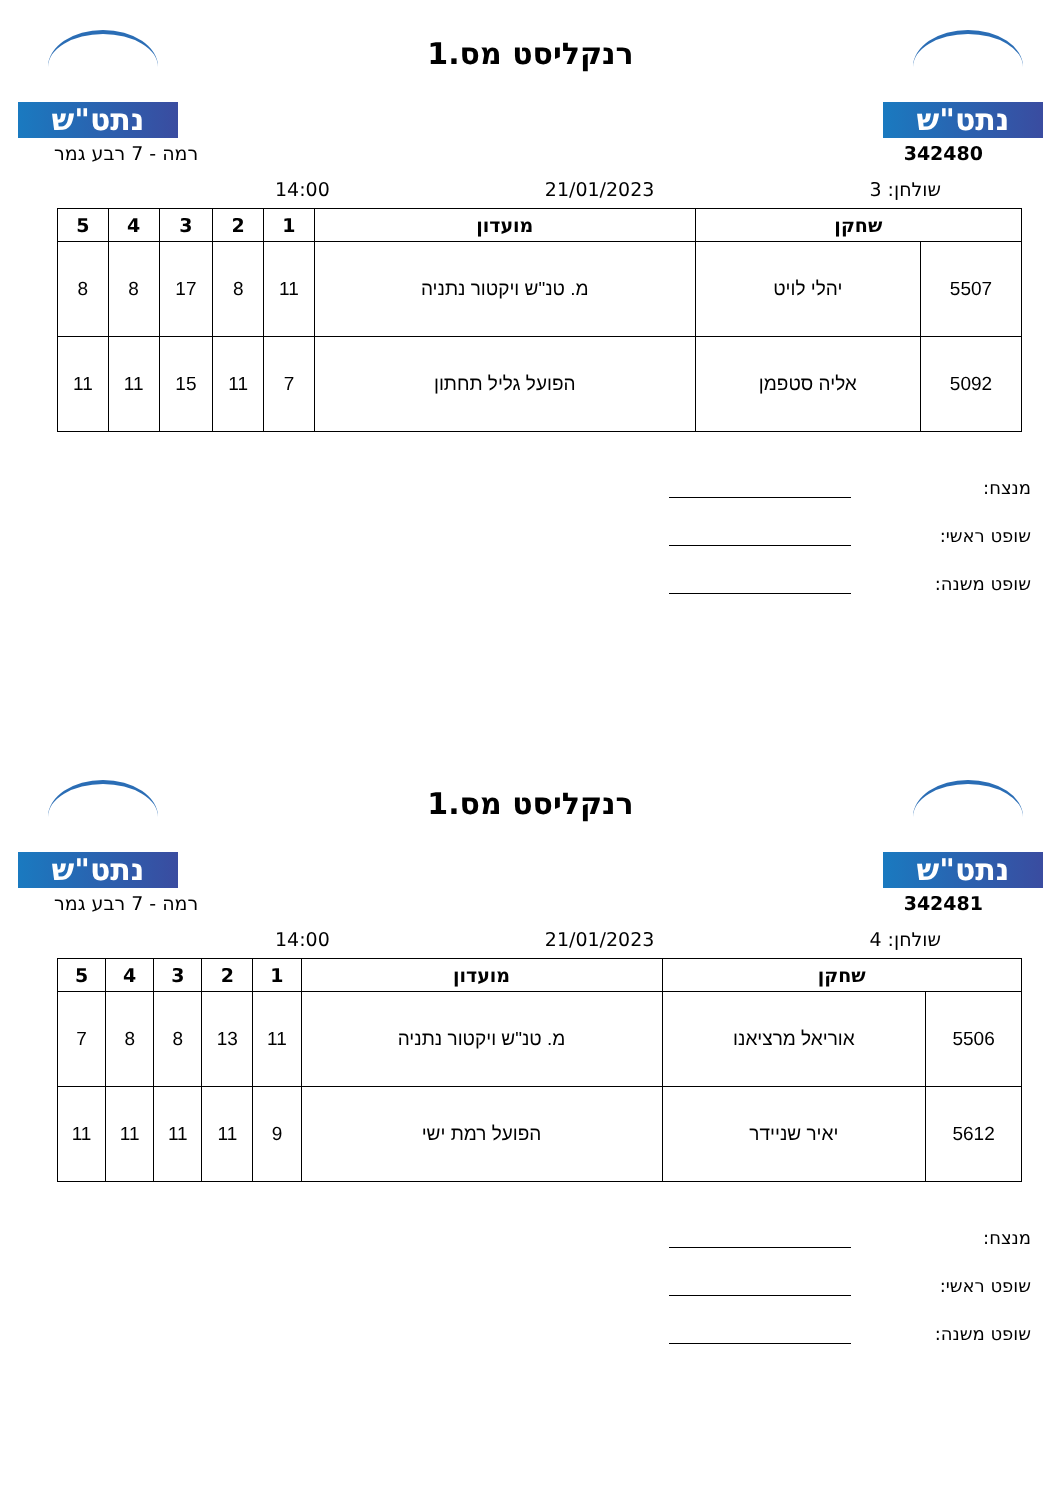נתט"ש
רנקליסט מס.1
נתט"ש
342480 רמה - 7 רבע גמר
שולחן: 3 21/01/2023 14:00
| שחקן | | מועדון | 1 | 2 | 3 | 4 | 5 |
| --- | --- | --- | --- | --- | --- | --- | --- |
| 5507 | יהלי לויט | מ. טנ"ש ויקטור נתניה | 11 | 8 | 17 | 8 | 8 |
| 5092 | אליה סטפמן | הפועל גליל תחתון | 7 | 11 | 15 | 11 | 11 |
מנצח:
שופט ראשי:
שופט משנה:
נתט"ש
רנקליסט מס.1
נתט"ש
342481 רמה - 7 רבע גמר
שולחן: 4 21/01/2023 14:00
| שחקן | | מועדון | 1 | 2 | 3 | 4 | 5 |
| --- | --- | --- | --- | --- | --- | --- | --- |
| 5506 | אוריאל מרציאנו | מ. טנ"ש ויקטור נתניה | 11 | 13 | 8 | 8 | 7 |
| 5612 | יאיר שניידר | הפועל רמת ישי | 9 | 11 | 11 | 11 | 11 |
מנצח:
שופט ראשי:
שופט משנה: